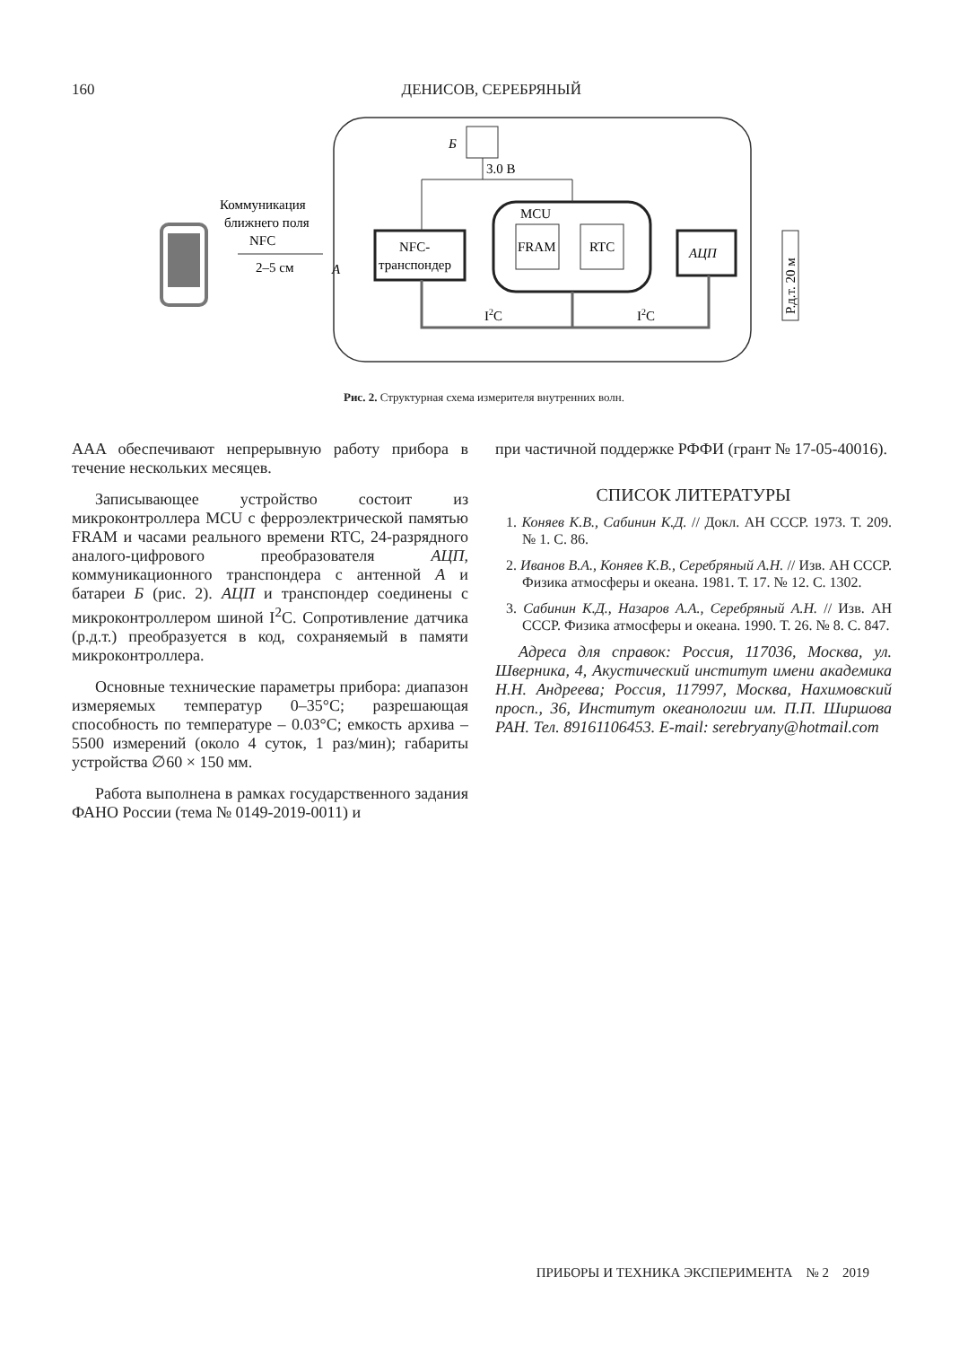160 ДЕНИСОВ, СЕРЕБРЯНЫЙ
Коммуникация
ближнего поля
NFC
2–5 см
А
NFC-
транспондер
MCU
FRAM
RTC
АЦП
Р.д.т. 20 м
Б
3.0 В
I2C
I2C
Рис. 2. Структурная схема измерителя внутренних волн.
AAA обеспечивают непрерывную работу прибора в течение нескольких месяцев.
Записывающее устройство состоит из микроконтроллера MCU с ферроэлектрической памятью FRAM и часами реального времени RTC, 24-разрядного аналого-цифрового преобразователя АЦП, коммуникационного транспондера с антенной А и батареи Б (рис. 2). АЦП и транспондер соединены с микроконтроллером шиной I<sup>2</sup>C. Сопротивление датчика (р.д.т.) преобразуется в код, сохраняемый в памяти микроконтроллера.
Основные технические параметры прибора: диапазон измеряемых температур 0–35°C; разрешающая способность по температуре – 0.03°C; емкость архива – 5500 измерений (около 4 суток, 1 раз/мин); габариты устройства ∅60 × 150 мм.
Работа выполнена в рамках государственного задания ФАНО России (тема № 0149-2019-0011) и
при частичной поддержке РФФИ (грант № 17-05-40016).
СПИСОК ЛИТЕРАТУРЫ
1. Коняев К.В., Сабинин К.Д. // Докл. АН СССР. 1973. Т. 209. № 1. С. 86.
2. Иванов В.А., Коняев К.В., Серебряный А.Н. // Изв. АН СССР. Физика атмосферы и океана. 1981. Т. 17. № 12. С. 1302.
3. Сабинин К.Д., Назаров А.А., Серебряный А.Н. // Изв. АН СССР. Физика атмосферы и океана. 1990. Т. 26. № 8. С. 847.
Адреса для справок: Россия, 117036, Москва, ул. Шверника, 4, Акустический институт имени академика Н.Н. Андреева; Россия, 117997, Москва, Нахимовский просп., 36, Институт океанологии им. П.П. Ширшова РАН. Тел. 89161106453. E-mail: serebryany@hotmail.com
ПРИБОРЫ И ТЕХНИКА ЭКСПЕРИМЕНТА № 2 2019